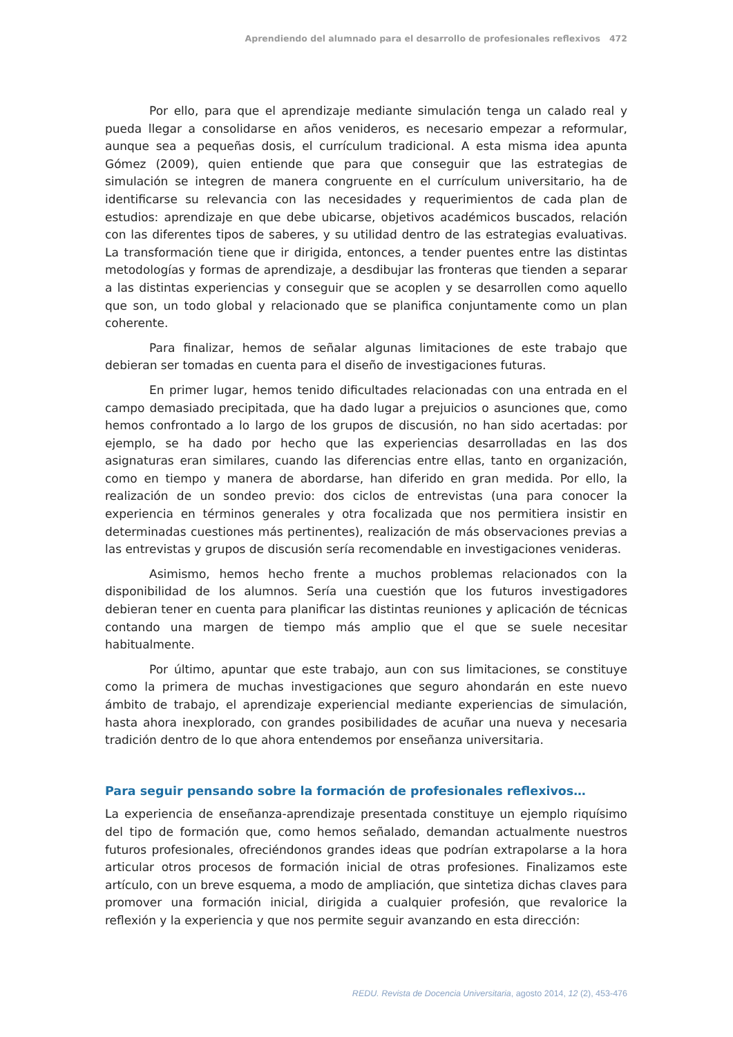Aprendiendo del alumnado para el desarrollo de profesionales reflexivos 472
Por ello, para que el aprendizaje mediante simulación tenga un calado real y pueda llegar a consolidarse en años venideros, es necesario empezar a reformular, aunque sea a pequeñas dosis, el currículum tradicional. A esta misma idea apunta Gómez (2009), quien entiende que para que conseguir que las estrategias de simulación se integren de manera congruente en el currículum universitario, ha de identificarse su relevancia con las necesidades y requerimientos de cada plan de estudios: aprendizaje en que debe ubicarse, objetivos académicos buscados, relación con las diferentes tipos de saberes, y su utilidad dentro de las estrategias evaluativas. La transformación tiene que ir dirigida, entonces, a tender puentes entre las distintas metodologías y formas de aprendizaje, a desdibujar las fronteras que tienden a separar a las distintas experiencias y conseguir que se acoplen y se desarrollen como aquello que son, un todo global y relacionado que se planifica conjuntamente como un plan coherente.
Para finalizar, hemos de señalar algunas limitaciones de este trabajo que debieran ser tomadas en cuenta para el diseño de investigaciones futuras.
En primer lugar, hemos tenido dificultades relacionadas con una entrada en el campo demasiado precipitada, que ha dado lugar a prejuicios o asunciones que, como hemos confrontado a lo largo de los grupos de discusión, no han sido acertadas: por ejemplo, se ha dado por hecho que las experiencias desarrolladas en las dos asignaturas eran similares, cuando las diferencias entre ellas, tanto en organización, como en tiempo y manera de abordarse, han diferido en gran medida. Por ello, la realización de un sondeo previo: dos ciclos de entrevistas (una para conocer la experiencia en términos generales y otra focalizada que nos permitiera insistir en determinadas cuestiones más pertinentes), realización de más observaciones previas a las entrevistas y grupos de discusión sería recomendable en investigaciones venideras.
Asimismo, hemos hecho frente a muchos problemas relacionados con la disponibilidad de los alumnos. Sería una cuestión que los futuros investigadores debieran tener en cuenta para planificar las distintas reuniones y aplicación de técnicas contando una margen de tiempo más amplio que el que se suele necesitar habitualmente.
Por último, apuntar que este trabajo, aun con sus limitaciones, se constituye como la primera de muchas investigaciones que seguro ahondarán en este nuevo ámbito de trabajo, el aprendizaje experiencial mediante experiencias de simulación, hasta ahora inexplorado, con grandes posibilidades de acuñar una nueva y necesaria tradición dentro de lo que ahora entendemos por enseñanza universitaria.
Para seguir pensando sobre la formación de profesionales reflexivos…
La experiencia de enseñanza-aprendizaje presentada constituye un ejemplo riquísimo del tipo de formación que, como hemos señalado, demandan actualmente nuestros futuros profesionales, ofreciéndonos grandes ideas que podrían extrapolarse a la hora articular otros procesos de formación inicial de otras profesiones. Finalizamos este artículo, con un breve esquema, a modo de ampliación, que sintetiza dichas claves para promover una formación inicial, dirigida a cualquier profesión, que revalorice la reflexión y la experiencia y que nos permite seguir avanzando en esta dirección:
REDU. Revista de Docencia Universitaria, agosto 2014, 12 (2), 453-476